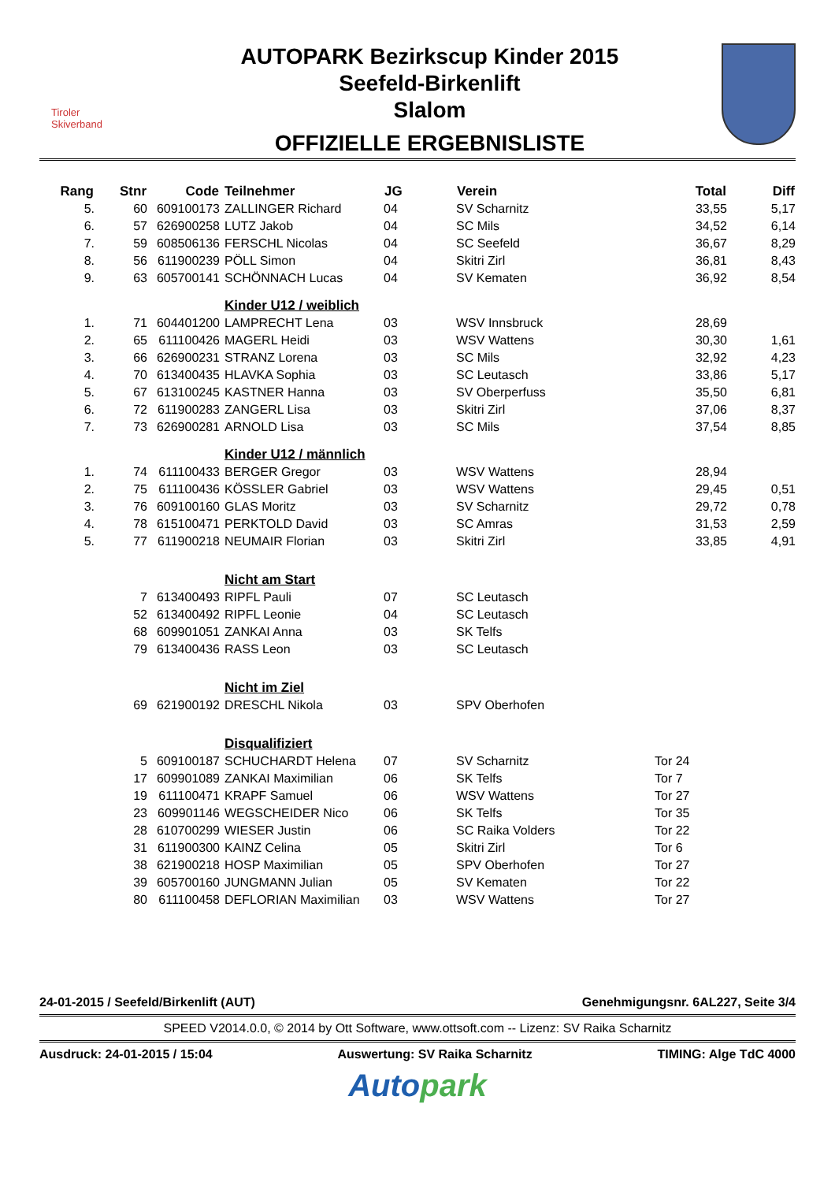Tiroler
Skiverband
AUTOPARK Bezirkscup Kinder 2015
Seefeld-Birkenlift
Slalom
OFFIZIELLE ERGEBNISLISTE
| Rang | Stnr | Code | Teilnehmer | JG | Verein | Total | Diff |
| --- | --- | --- | --- | --- | --- | --- | --- |
| 5. | 60 | 609100173 | ZALLINGER Richard | 04 | SV Scharnitz | 33,55 | 5,17 |
| 6. | 57 | 626900258 | LUTZ Jakob | 04 | SC Mils | 34,52 | 6,14 |
| 7. | 59 | 608506136 | FERSCHL Nicolas | 04 | SC Seefeld | 36,67 | 8,29 |
| 8. | 56 | 611900239 | PÖLL Simon | 04 | Skitri Zirl | 36,81 | 8,43 |
| 9. | 63 | 605700141 | SCHÖNNACH Lucas | 04 | SV Kematen | 36,92 | 8,54 |
| | | | Kinder U12 / weiblich | | | | |
| 1. | 71 | 604401200 | LAMPRECHT Lena | 03 | WSV Innsbruck | 28,69 | |
| 2. | 65 | 611100426 | MAGERL Heidi | 03 | WSV Wattens | 30,30 | 1,61 |
| 3. | 66 | 626900231 | STRANZ Lorena | 03 | SC Mils | 32,92 | 4,23 |
| 4. | 70 | 613400435 | HLAVKA Sophia | 03 | SC Leutasch | 33,86 | 5,17 |
| 5. | 67 | 613100245 | KASTNER Hanna | 03 | SV Oberperfuss | 35,50 | 6,81 |
| 6. | 72 | 611900283 | ZANGERL Lisa | 03 | Skitri Zirl | 37,06 | 8,37 |
| 7. | 73 | 626900281 | ARNOLD Lisa | 03 | SC Mils | 37,54 | 8,85 |
| | | | Kinder U12 / männlich | | | | |
| 1. | 74 | 611100433 | BERGER Gregor | 03 | WSV Wattens | 28,94 | |
| 2. | 75 | 611100436 | KÖSSLER Gabriel | 03 | WSV Wattens | 29,45 | 0,51 |
| 3. | 76 | 609100160 | GLAS Moritz | 03 | SV Scharnitz | 29,72 | 0,78 |
| 4. | 78 | 615100471 | PERKTOLD David | 03 | SC Amras | 31,53 | 2,59 |
| 5. | 77 | 611900218 | NEUMAIR Florian | 03 | Skitri Zirl | 33,85 | 4,91 |
| | | | Nicht am Start | | | | |
| | 7 | 613400493 | RIPFL Pauli | 07 | SC Leutasch | | |
| | 52 | 613400492 | RIPFL Leonie | 04 | SC Leutasch | | |
| | 68 | 609901051 | ZANKAI Anna | 03 | SK Telfs | | |
| | 79 | 613400436 | RASS Leon | 03 | SC Leutasch | | |
| | | | Nicht im Ziel | | | | |
| | 69 | 621900192 | DRESCHL Nikola | 03 | SPV Oberhofen | | |
| | | | Disqualifiziert | | | | |
| | 5 | 609100187 | SCHUCHARDT Helena | 07 | SV Scharnitz | Tor 24 | |
| | 17 | 609901089 | ZANKAI Maximilian | 06 | SK Telfs | Tor 7 | |
| | 19 | 611100471 | KRAPF Samuel | 06 | WSV Wattens | Tor 27 | |
| | 23 | 609901146 | WEGSCHEIDER Nico | 06 | SK Telfs | Tor 35 | |
| | 28 | 610700299 | WIESER Justin | 06 | SC Raika Volders | Tor 22 | |
| | 31 | 611900300 | KAINZ Celina | 05 | Skitri Zirl | Tor 6 | |
| | 38 | 621900218 | HOSP Maximilian | 05 | SPV Oberhofen | Tor 27 | |
| | 39 | 605700160 | JUNGMANN Julian | 05 | SV Kematen | Tor 22 | |
| | 80 | 611100458 | DEFLORIAN Maximilian | 03 | WSV Wattens | Tor 27 | |
24-01-2015 / Seefeld/Birkenlift (AUT) Genehmigungsnr. 6AL227, Seite 3/4
SPEED V2014.0.0, © 2014 by Ott Software, www.ottsoft.com -- Lizenz: SV Raika Scharnitz
Ausdruck: 24-01-2015 / 15:04 Auswertung: SV Raika Scharnitz TIMING: Alge TdC 4000
Autopark